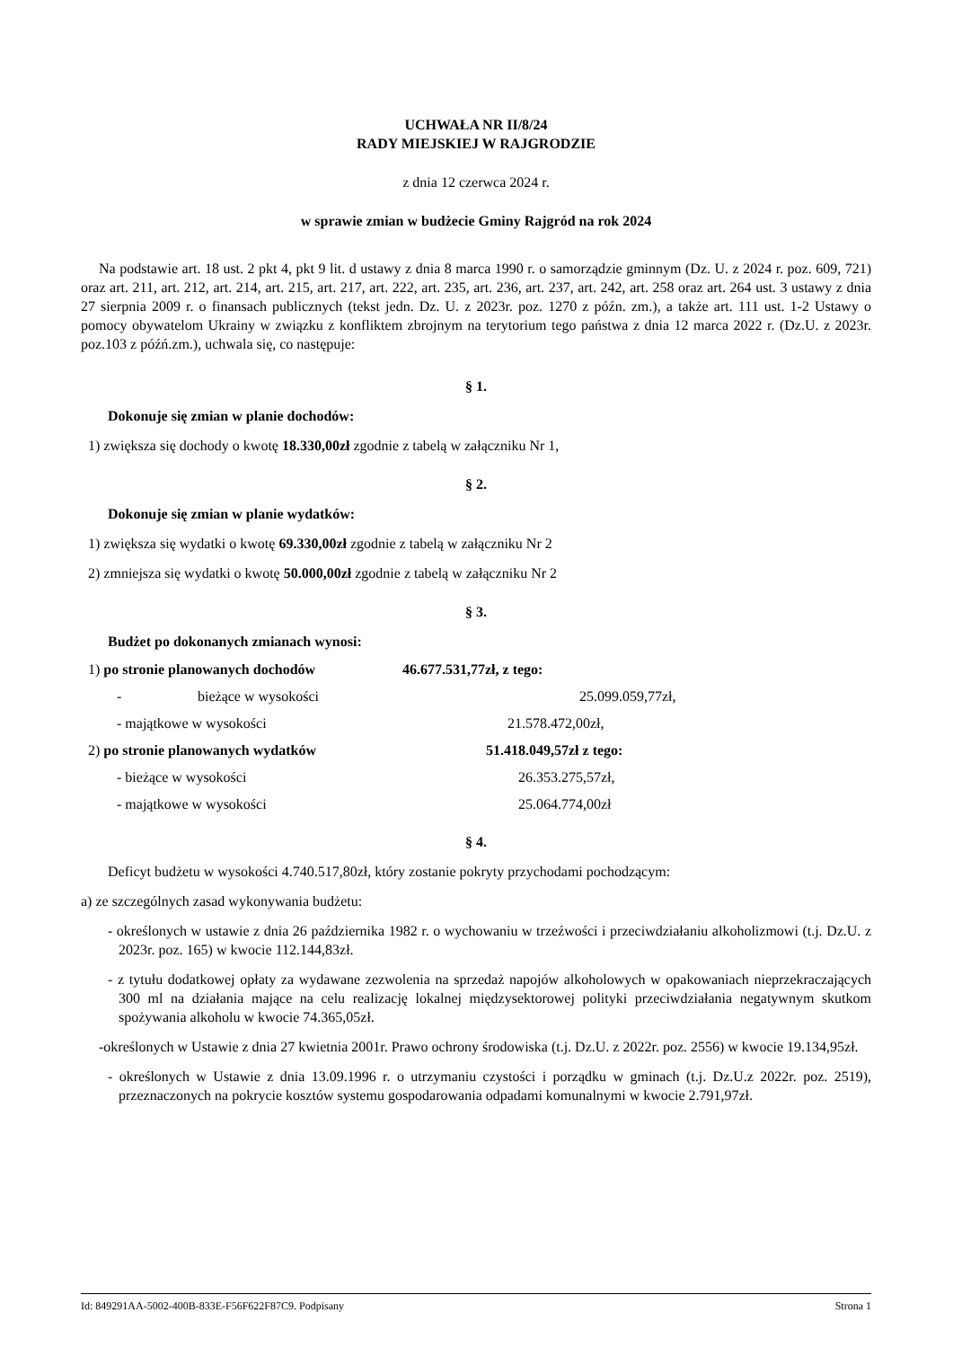UCHWAŁA NR II/8/24
RADY MIEJSKIEJ W RAJGRODZIE
z dnia 12 czerwca 2024 r.
w sprawie zmian w budżecie Gminy Rajgród na rok 2024
Na podstawie art. 18 ust. 2 pkt 4, pkt 9 lit. d ustawy z dnia 8 marca 1990 r. o samorządzie gminnym (Dz. U. z 2024 r. poz. 609, 721) oraz art. 211, art. 212, art. 214, art. 215, art. 217, art. 222, art. 235, art. 236, art. 237, art. 242, art. 258 oraz art. 264 ust. 3 ustawy z dnia 27 sierpnia 2009 r. o finansach publicznych (tekst jedn. Dz. U. z 2023r. poz. 1270 z późn. zm.), a także art. 111 ust. 1-2 Ustawy o pomocy obywatelom Ukrainy w związku z konfliktem zbrojnym na terytorium tego państwa z dnia 12 marca 2022 r. (Dz.U. z 2023r. poz.103 z późń.zm.), uchwala się, co następuje:
§ 1.
Dokonuje się zmian w planie dochodów:
1) zwiększa się dochody o kwotę 18.330,00zł zgodnie z tabelą w załączniku Nr 1,
§ 2.
Dokonuje się zmian w planie wydatków:
1) zwiększa się wydatki o kwotę 69.330,00zł zgodnie z tabelą w załączniku Nr 2
2) zmniejsza się wydatki o kwotę 50.000,00zł zgodnie z tabelą w załączniku Nr 2
§ 3.
Budżet po dokonanych zmianach wynosi:
1) po stronie planowanych dochodów 46.677.531,77zł, z tego:
- bieżące w wysokości 25.099.059,77zł,
- majątkowe w wysokości 21.578.472,00zł,
2) po stronie planowanych wydatków 51.418.049,57zł z tego:
- bieżące w wysokości 26.353.275,57zł,
- majątkowe w wysokości 25.064.774,00zł
§ 4.
Deficyt budżetu w wysokości 4.740.517,80zł, który zostanie pokryty przychodami pochodzącym:
a) ze szczególnych zasad wykonywania budżetu:
- określonych w ustawie z dnia 26 października 1982 r. o wychowaniu w trzeźwości i przeciwdziałaniu alkoholizmowi (t.j. Dz.U. z 2023r. poz. 165) w kwocie 112.144,83zł.
- z tytułu dodatkowej opłaty za wydawane zezwolenia na sprzedaż napojów alkoholowych w opakowaniach nieprzekraczających 300 ml na działania mające na celu realizację lokalnej międzysektorowej polityki przeciwdziałania negatywnym skutkom spożywania alkoholu w kwocie 74.365,05zł.
-określonych w Ustawie z dnia 27 kwietnia 2001r. Prawo ochrony środowiska (t.j. Dz.U. z 2022r. poz. 2556) w kwocie 19.134,95zł.
- określonych w Ustawie z dnia 13.09.1996 r. o utrzymaniu czystości i porządku w gminach (t.j. Dz.U.z 2022r. poz. 2519), przeznaczonych na pokrycie kosztów systemu gospodarowania odpadami komunalnymi w kwocie 2.791,97zł.
Id: 849291AA-5002-400B-833E-F56F622F87C9. Podpisany Strona 1